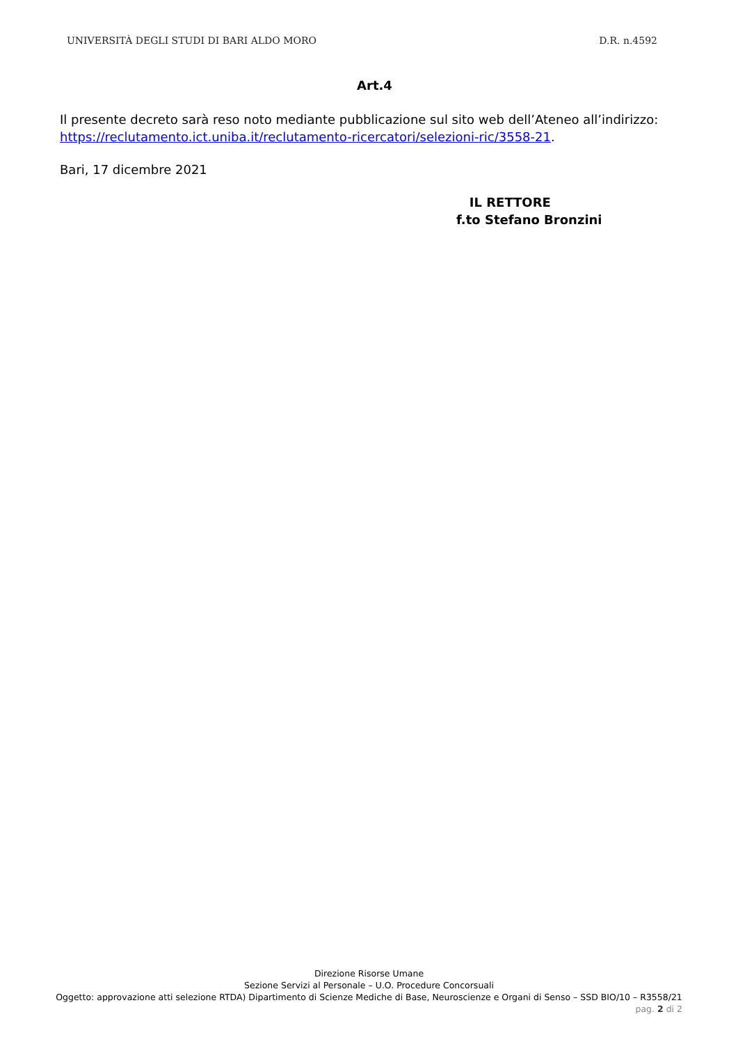UNIVERSITÀ DEGLI STUDI DI BARI ALDO MORO D.R. n.4592
Art.4
Il presente decreto sarà reso noto mediante pubblicazione sul sito web dell’Ateneo all’indirizzo: https://reclutamento.ict.uniba.it/reclutamento-ricercatori/selezioni-ric/3558-21.
Bari, 17 dicembre 2021
IL RETTORE
f.to Stefano Bronzini
Direzione Risorse Umane
Sezione Servizi al Personale – U.O. Procedure Concorsuali
Oggetto: approvazione atti selezione RTDA) Dipartimento di Scienze Mediche di Base, Neuroscienze e Organi di Senso – SSD BIO/10 – R3558/21
pag. 2 di 2